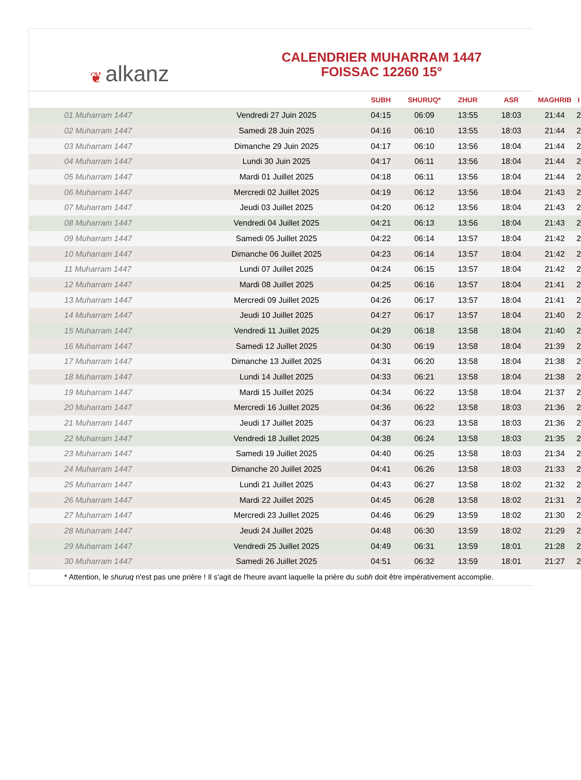❦ alkanz
CALENDRIER MUHARRAM 1447
FOISSAC 12260 15°
| | | SUBH | SHURUQ* | ZHUR | ASR | MAGHRIB | I |
| --- | --- | --- | --- | --- | --- | --- | --- |
| 01 Muharram 1447 | Vendredi 27 Juin 2025 | 04:15 | 06:09 | 13:55 | 18:03 | 21:44 | 2 |
| 02 Muharram 1447 | Samedi 28 Juin 2025 | 04:16 | 06:10 | 13:55 | 18:03 | 21:44 | 2 |
| 03 Muharram 1447 | Dimanche 29 Juin 2025 | 04:17 | 06:10 | 13:56 | 18:04 | 21:44 | 2 |
| 04 Muharram 1447 | Lundi 30 Juin 2025 | 04:17 | 06:11 | 13:56 | 18:04 | 21:44 | 2 |
| 05 Muharram 1447 | Mardi 01 Juillet 2025 | 04:18 | 06:11 | 13:56 | 18:04 | 21:44 | 2 |
| 06 Muharram 1447 | Mercredi 02 Juillet 2025 | 04:19 | 06:12 | 13:56 | 18:04 | 21:43 | 2 |
| 07 Muharram 1447 | Jeudi 03 Juillet 2025 | 04:20 | 06:12 | 13:56 | 18:04 | 21:43 | 2 |
| 08 Muharram 1447 | Vendredi 04 Juillet 2025 | 04:21 | 06:13 | 13:56 | 18:04 | 21:43 | 2 |
| 09 Muharram 1447 | Samedi 05 Juillet 2025 | 04:22 | 06:14 | 13:57 | 18:04 | 21:42 | 2 |
| 10 Muharram 1447 | Dimanche 06 Juillet 2025 | 04:23 | 06:14 | 13:57 | 18:04 | 21:42 | 2 |
| 11 Muharram 1447 | Lundi 07 Juillet 2025 | 04:24 | 06:15 | 13:57 | 18:04 | 21:42 | 2 |
| 12 Muharram 1447 | Mardi 08 Juillet 2025 | 04:25 | 06:16 | 13:57 | 18:04 | 21:41 | 2 |
| 13 Muharram 1447 | Mercredi 09 Juillet 2025 | 04:26 | 06:17 | 13:57 | 18:04 | 21:41 | 2 |
| 14 Muharram 1447 | Jeudi 10 Juillet 2025 | 04:27 | 06:17 | 13:57 | 18:04 | 21:40 | 2 |
| 15 Muharram 1447 | Vendredi 11 Juillet 2025 | 04:29 | 06:18 | 13:58 | 18:04 | 21:40 | 2 |
| 16 Muharram 1447 | Samedi 12 Juillet 2025 | 04:30 | 06:19 | 13:58 | 18:04 | 21:39 | 2 |
| 17 Muharram 1447 | Dimanche 13 Juillet 2025 | 04:31 | 06:20 | 13:58 | 18:04 | 21:38 | 2 |
| 18 Muharram 1447 | Lundi 14 Juillet 2025 | 04:33 | 06:21 | 13:58 | 18:04 | 21:38 | 2 |
| 19 Muharram 1447 | Mardi 15 Juillet 2025 | 04:34 | 06:22 | 13:58 | 18:04 | 21:37 | 2 |
| 20 Muharram 1447 | Mercredi 16 Juillet 2025 | 04:36 | 06:22 | 13:58 | 18:03 | 21:36 | 2 |
| 21 Muharram 1447 | Jeudi 17 Juillet 2025 | 04:37 | 06:23 | 13:58 | 18:03 | 21:36 | 2 |
| 22 Muharram 1447 | Vendredi 18 Juillet 2025 | 04:38 | 06:24 | 13:58 | 18:03 | 21:35 | 2 |
| 23 Muharram 1447 | Samedi 19 Juillet 2025 | 04:40 | 06:25 | 13:58 | 18:03 | 21:34 | 2 |
| 24 Muharram 1447 | Dimanche 20 Juillet 2025 | 04:41 | 06:26 | 13:58 | 18:03 | 21:33 | 2 |
| 25 Muharram 1447 | Lundi 21 Juillet 2025 | 04:43 | 06:27 | 13:58 | 18:02 | 21:32 | 2 |
| 26 Muharram 1447 | Mardi 22 Juillet 2025 | 04:45 | 06:28 | 13:58 | 18:02 | 21:31 | 2 |
| 27 Muharram 1447 | Mercredi 23 Juillet 2025 | 04:46 | 06:29 | 13:59 | 18:02 | 21:30 | 2 |
| 28 Muharram 1447 | Jeudi 24 Juillet 2025 | 04:48 | 06:30 | 13:59 | 18:02 | 21:29 | 2 |
| 29 Muharram 1447 | Vendredi 25 Juillet 2025 | 04:49 | 06:31 | 13:59 | 18:01 | 21:28 | 2 |
| 30 Muharram 1447 | Samedi 26 Juillet 2025 | 04:51 | 06:32 | 13:59 | 18:01 | 21:27 | 2 |
* Attention, le shuruq n'est pas une prière ! Il s'agit de l'heure avant laquelle la prière du subh doit être impérativement accomplie.